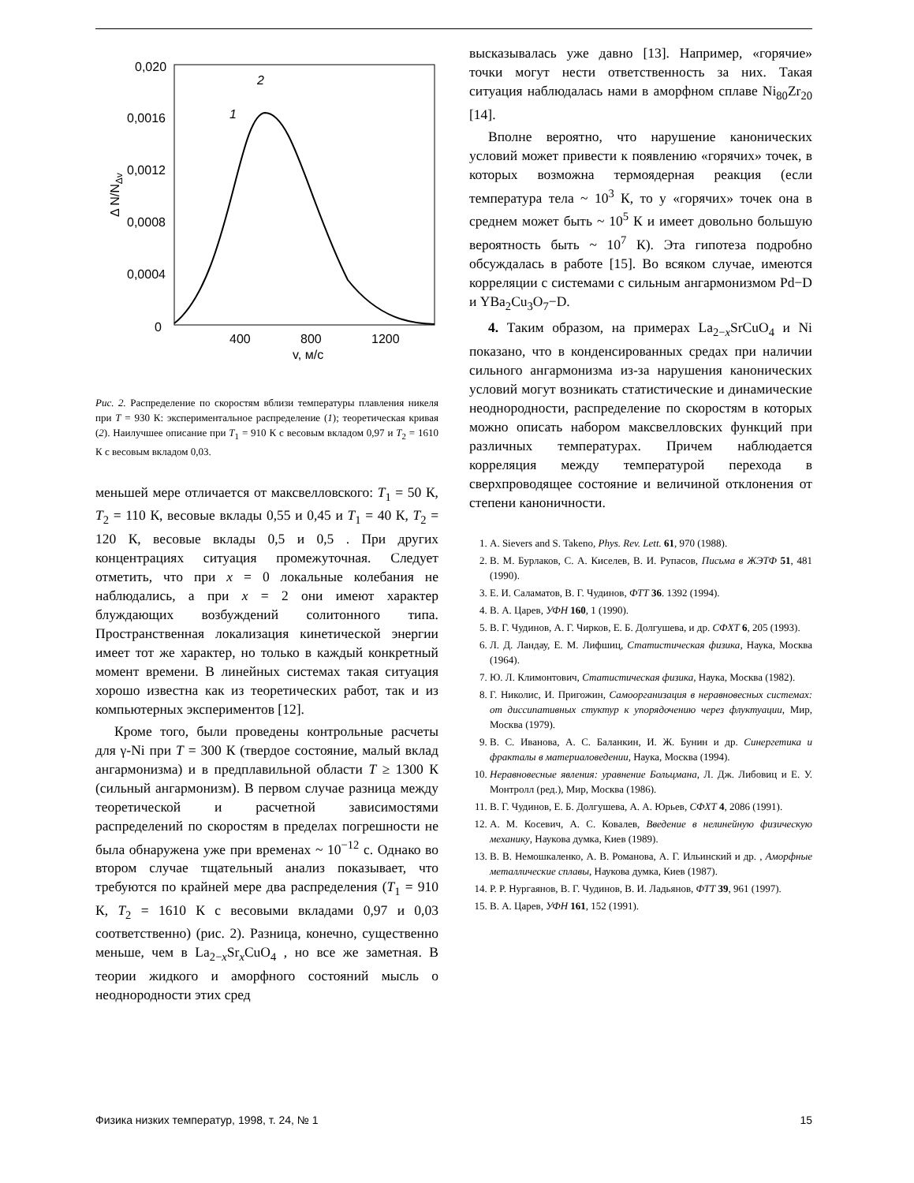0,020
0,0016
0,0012
0,0008
0,0004
0
400
800
1200
v, м/с
Δ N/NΔv
2
1
Рис. 2. Распределение по скоростям вблизи температуры плавления никеля при T = 930 К: экспериментальное распределение (1); теоретическая кривая (2). Наилучшее описание при T<sub>1</sub> = 910 К с весовым вкладом 0,97 и T<sub>2</sub> = 1610 К с весовым вкладом 0,03.
меньшей мере отличается от максвелловского: T<sub>1</sub> = 50 К, T<sub>2</sub> = 110 К, весовые вклады 0,55 и 0,45 и T<sub>1</sub> = 40 К, T<sub>2</sub> = 120 К, весовые вклады 0,5 и 0,5 . При других концентрациях ситуация промежуточная. Следует отметить, что при x = 0 локальные колебания не наблюдались, а при x = 2 они имеют характер блуждающих возбуждений солитонного типа. Пространственная локализация кинетической энергии имеет тот же характер, но только в каждый конкретный момент времени. В линейных системах такая ситуация хорошо известна как из теоретических работ, так и из компьютерных экспериментов [12].
Кроме того, были проведены контрольные расчеты для γ-Ni при T = 300 К (твердое состояние, малый вклад ангармонизма) и в предплавильной области T ≥ 1300 К (сильный ангармонизм). В первом случае разница между теоретической и расчетной зависимостями распределений по скоростям в пределах погрешности не была обнаружена уже при временах ~ 10<sup>−12</sup> с. Однако во втором случае тщательный анализ показывает, что требуются по крайней мере два распределения (T<sub>1</sub> = 910 К, T<sub>2</sub> = 1610 К с весовыми вкладами 0,97 и 0,03 соответственно) (рис. 2). Разница, конечно, существенно меньше, чем в La<sub>2−x</sub>Sr<sub>x</sub>CuO<sub>4</sub> , но все же заметная. В теории жидкого и аморфного состояний мысль о неоднородности этих сред
высказывалась уже давно [13]. Например, «горячие» точки могут нести ответственность за них. Такая ситуация наблюдалась нами в аморфном сплаве Ni<sub>80</sub>Zr<sub>20</sub> [14].
Вполне вероятно, что нарушение канонических условий может привести к появлению «горячих» точек, в которых возможна термоядерная реакция (если температура тела ~ 10<sup>3</sup> К, то у «горячих» точек она в среднем может быть ~ 10<sup>5</sup> К и имеет довольно большую вероятность быть ~ 10<sup>7</sup> К). Эта гипотеза подробно обсуждалась в работе [15]. Во всяком случае, имеются корреляции с системами с сильным ангармонизмом Pd−D и YBa<sub>2</sub>Cu<sub>3</sub>O<sub>7</sub>−D.
4. Таким образом, на примерах La<sub>2−x</sub>SrCuO<sub>4</sub> и Ni показано, что в конденсированных средах при наличии сильного ангармонизма из-за нарушения канонических условий могут возникать статистические и динамические неоднородности, распределение по скоростям в которых можно описать набором максвелловских функций при различных температурах. Причем наблюдается корреляция между температурой перехода в сверхпроводящее состояние и величиной отклонения от степени каноничности.
1. A. Sievers and S. Takeno, Phys. Rev. Lett. 61, 970 (1988).
2. В. М. Бурлаков, С. А. Киселев, В. И. Рупасов, Письма в ЖЭТФ 51, 481 (1990).
3. Е. И. Саламатов, В. Г. Чудинов, ФТТ 36. 1392 (1994).
4. В. А. Царев, УФН 160, 1 (1990).
5. В. Г. Чудинов, А. Г. Чирков, Е. Б. Долгушева, и др. СФХТ 6, 205 (1993).
6. Л. Д. Ландау, Е. М. Лифшиц, Статистическая физика, Наука, Москва (1964).
7. Ю. Л. Климонтович, Статистическая физика, Наука, Москва (1982).
8. Г. Николис, И. Пригожин, Самоорганизация в неравновесных системах: от диссипативных стуктур к упорядочению через флуктуации, Мир, Москва (1979).
9. В. С. Иванова, А. С. Баланкин, И. Ж. Бунин и др. Синергетика и фракталы в материаловедении, Наука, Москва (1994).
10. Неравновесные явления: уравнение Больцмана, Л. Дж. Либовиц и Е. У. Монтролл (ред.), Мир, Москва (1986).
11. В. Г. Чудинов, Е. Б. Долгушева, А. А. Юрьев, СФХТ 4, 2086 (1991).
12. А. М. Косевич, А. С. Ковалев, Введение в нелинейную физическую механику, Наукова думка, Киев (1989).
13. В. В. Немошкаленко, А. В. Романова, А. Г. Ильинский и др. , Аморфные металлические сплавы, Наукова думка, Киев (1987).
14. Р. Р. Нургаянов, В. Г. Чудинов, В. И. Ладьянов, ФТТ 39, 961 (1997).
15. В. А. Царев, УФН 161, 152 (1991).
Физика низких температур, 1998, т. 24, № 1 15